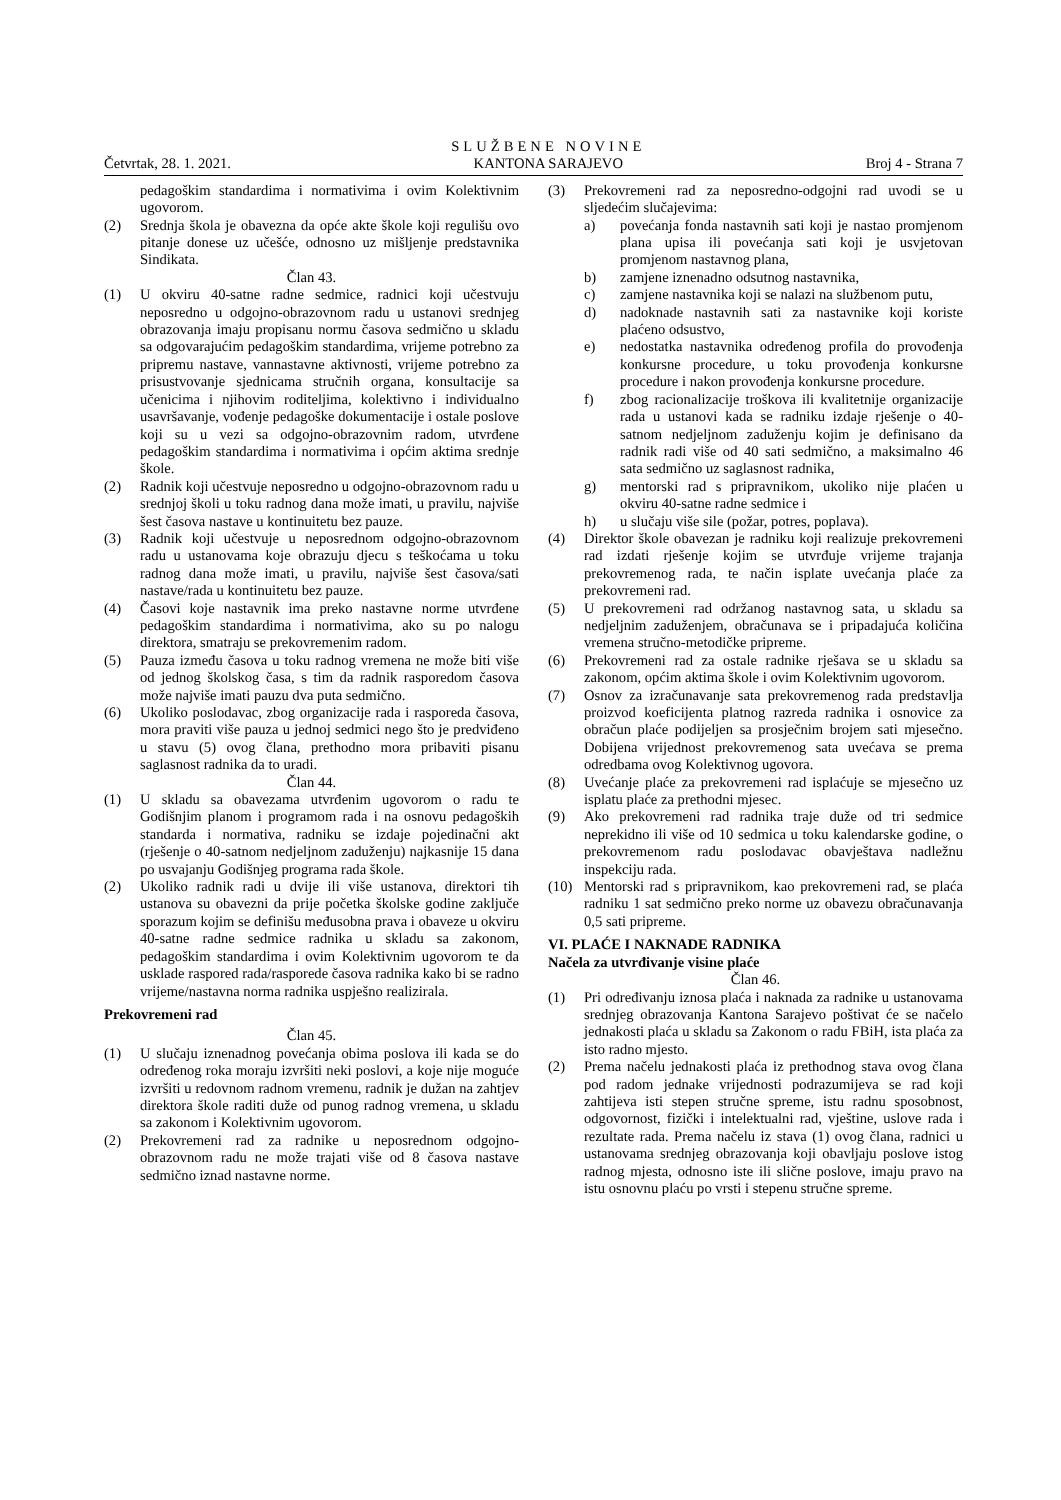Četvrtak, 28. 1. 2021.
SLUŽBENE NOVINE
KANTONA SARAJEVO
Broj 4 - Strana 7
pedagoškim standardima i normativima i ovim Kolektivnim ugovorom.
(2) Srednja škola je obavezna da opće akte škole koji regulišu ovo pitanje donese uz učešće, odnosno uz mišljenje predstavnika Sindikata.
Član 43.
(1) U okviru 40-satne radne sedmice, radnici koji učestvuju neposredno u odgojno-obrazovnom radu u ustanovi srednjeg obrazovanja imaju propisanu normu časova sedmično u skladu sa odgovarajućim pedagoškim standardima, vrijeme potrebno za pripremu nastave, vannastavne aktivnosti, vrijeme potrebno za prisustvovanje sjednicama stručnih organa, konsultacije sa učenicima i njihovim roditeljima, kolektivno i individualno usavršavanje, vođenje pedagoške dokumentacije i ostale poslove koji su u vezi sa odgojno-obrazovnim radom, utvrđene pedagoškim standardima i normativima i općim aktima srednje škole.
(2) Radnik koji učestvuje neposredno u odgojno-obrazovnom radu u srednjoj školi u toku radnog dana može imati, u pravilu, najviše šest časova nastave u kontinuitetu bez pauze.
(3) Radnik koji učestvuje u neposrednom odgojno-obrazovnom radu u ustanovama koje obrazuju djecu s teškoćama u toku radnog dana može imati, u pravilu, najviše šest časova/sati nastave/rada u kontinuitetu bez pauze.
(4) Časovi koje nastavnik ima preko nastavne norme utvrđene pedagoškim standardima i normativima, ako su po nalogu direktora, smatraju se prekovremenim radom.
(5) Pauza između časova u toku radnog vremena ne može biti više od jednog školskog časa, s tim da radnik rasporedom časova može najviše imati pauzu dva puta sedmično.
(6) Ukoliko poslodavac, zbog organizacije rada i rasporeda časova, mora praviti više pauza u jednoj sedmici nego što je predviđeno u stavu (5) ovog člana, prethodno mora pribaviti pisanu saglasnost radnika da to uradi.
Član 44.
(1) U skladu sa obavezama utvrđenim ugovorom o radu te Godišnjim planom i programom rada i na osnovu pedagoških standarda i normativa, radniku se izdaje pojedinačni akt (rješenje o 40-satnom nedjeljnom zaduženju) najkasnije 15 dana po usvajanju Godišnjeg programa rada škole.
(2) Ukoliko radnik radi u dvije ili više ustanova, direktori tih ustanova su obavezni da prije početka školske godine zaključe sporazum kojim se definišu međusobna prava i obaveze u okviru 40-satne radne sedmice radnika u skladu sa zakonom, pedagoškim standardima i ovim Kolektivnim ugovorom te da usklade raspored rada/rasporede časova radnika kako bi se radno vrijeme/nastavna norma radnika uspješno realizirala.
Prekovremeni rad
Član 45.
(1) U slučaju iznenadnog povećanja obima poslova ili kada se do određenog roka moraju izvršiti neki poslovi, a koje nije moguće izvršiti u redovnom radnom vremenu, radnik je dužan na zahtjev direktora škole raditi duže od punog radnog vremena, u skladu sa zakonom i Kolektivnim ugovorom.
(2) Prekovremeni rad za radnike u neposrednom odgojno-obrazovnom radu ne može trajati više od 8 časova nastave sedmično iznad nastavne norme.
(3) Prekovremeni rad za neposredno-odgojni rad uvodi se u sljedećim slučajevima:
a) povećanja fonda nastavnih sati koji je nastao promjenom plana upisa ili povećanja sati koji je usvjetovan promjenom nastavnog plana,
b) zamjene iznenadno odsutnog nastavnika,
c) zamjene nastavnika koji se nalazi na službenom putu,
d) nadoknade nastavnih sati za nastavnike koji koriste plaćeno odsustvo,
e) nedostatka nastavnika određenog profila do provođenja konkursne procedure, u toku provođenja konkursne procedure i nakon provođenja konkursne procedure.
f) zbog racionalizacije troškova ili kvalitetnije organizacije rada u ustanovi kada se radniku izdaje rješenje o 40-satnom nedjeljnom zaduženju kojim je definisano da radnik radi više od 40 sati sedmično, a maksimalno 46 sata sedmično uz saglasnost radnika,
g) mentorski rad s pripravnikom, ukoliko nije plaćen u okviru 40-satne radne sedmice i
h) u slučaju više sile (požar, potres, poplava).
(4) Direktor škole obavezan je radniku koji realizuje prekovremeni rad izdati rješenje kojim se utvrđuje vrijeme trajanja prekovremenog rada, te način isplate uvećanja plaće za prekovremeni rad.
(5) U prekovremeni rad održanog nastavnog sata, u skladu sa nedjeljnim zaduženjem, obračunava se i pripadajuća količina vremena stručno-metodičke pripreme.
(6) Prekovremeni rad za ostale radnike rješava se u skladu sa zakonom, općim aktima škole i ovim Kolektivnim ugovorom.
(7) Osnov za izračunavanje sata prekovremenog rada predstavlja proizvod koeficijenta platnog razreda radnika i osnovice za obračun plaće podijeljen sa prosječnim brojem sati mjesečno. Dobijena vrijednost prekovremenog sata uvećava se prema odredbama ovog Kolektivnog ugovora.
(8) Uvećanje plaće za prekovremeni rad isplaćuje se mjesečno uz isplatu plaće za prethodni mjesec.
(9) Ako prekovremeni rad radnika traje duže od tri sedmice neprekidno ili više od 10 sedmica u toku kalendarske godine, o prekovremenom radu poslodavac obavještava nadležnu inspekciju rada.
(10) Mentorski rad s pripravnikom, kao prekovremeni rad, se plaća radniku 1 sat sedmično preko norme uz obavezu obračunavanja 0,5 sati pripreme.
VI. PLAĆE I NAKNADE RADNIKA
Načela za utvrđivanje visine plaće
Član 46.
(1) Pri određivanju iznosa plaća i naknada za radnike u ustanovama srednjeg obrazovanja Kantona Sarajevo poštivat će se načelo jednakosti plaća u skladu sa Zakonom o radu FBiH, ista plaća za isto radno mjesto.
(2) Prema načelu jednakosti plaća iz prethodnog stava ovog člana pod radom jednake vrijednosti podrazumijeva se rad koji zahtijeva isti stepen stručne spreme, istu radnu sposobnost, odgovornost, fizički i intelektualni rad, vještine, uslove rada i rezultate rada. Prema načelu iz stava (1) ovog člana, radnici u ustanovama srednjeg obrazovanja koji obavljaju poslove istog radnog mjesta, odnosno iste ili slične poslove, imaju pravo na istu osnovnu plaću po vrsti i stepenu stručne spreme.